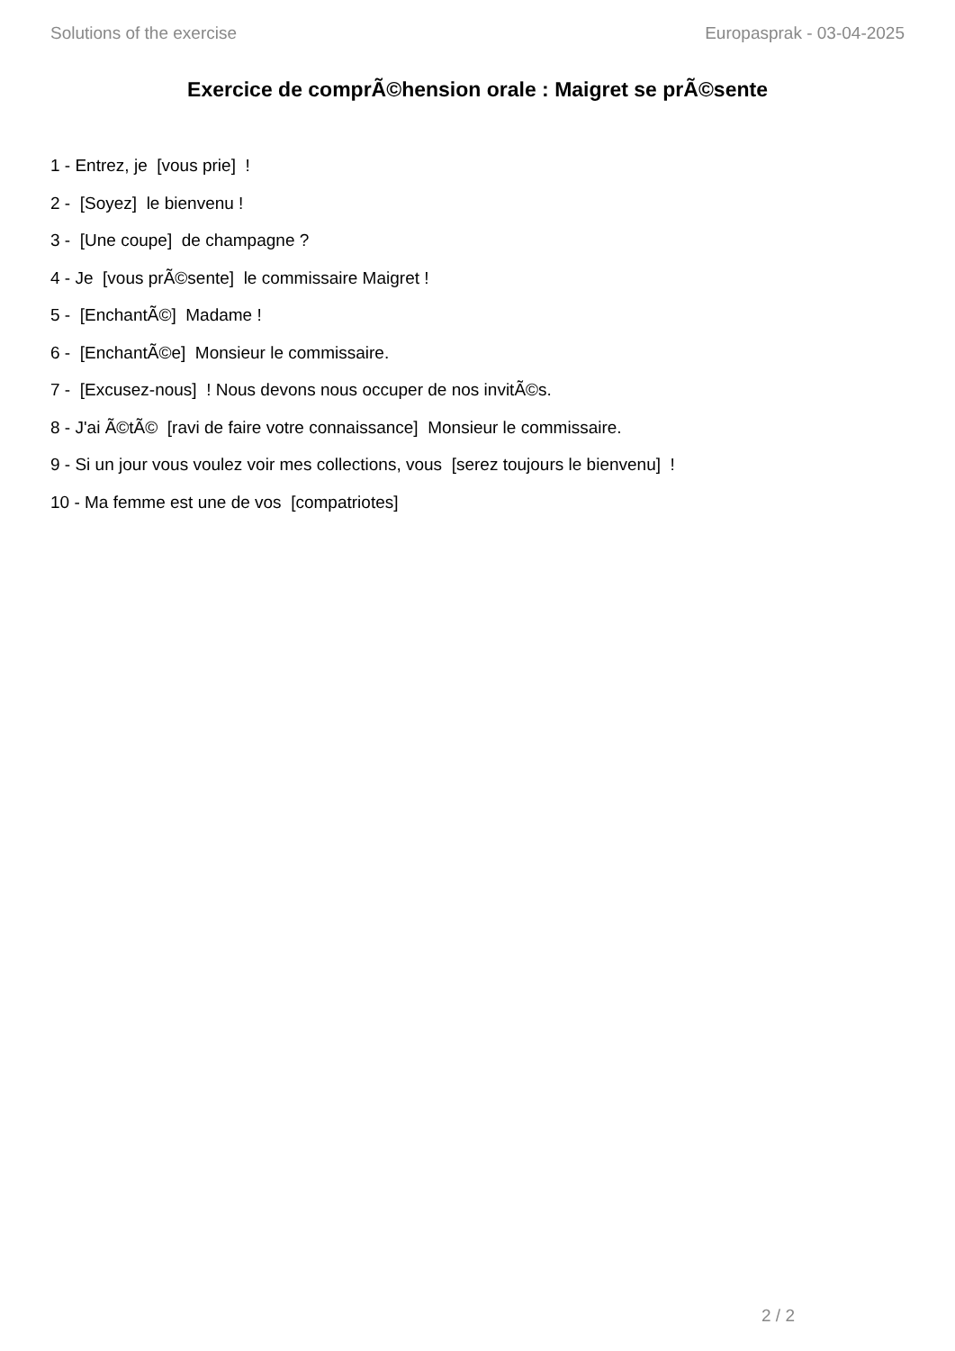Solutions of the exercise Europasprak - 03-04-2025
Exercice de comprÃ©hension orale : Maigret se prÃ©sente
1 - Entrez, je [vous prie] !
2 - [Soyez] le bienvenu !
3 - [Une coupe] de champagne ?
4 - Je [vous prÃ©sente] le commissaire Maigret !
5 - [EnchantÃ©] Madame !
6 - [EnchantÃ©e] Monsieur le commissaire.
7 - [Excusez-nous] ! Nous devons nous occuper de nos invitÃ©s.
8 - J'ai Ã©tÃ© [ravi de faire votre connaissance] Monsieur le commissaire.
9 - Si un jour vous voulez voir mes collections, vous [serez toujours le bienvenu] !
10 - Ma femme est une de vos [compatriotes]
2 / 2